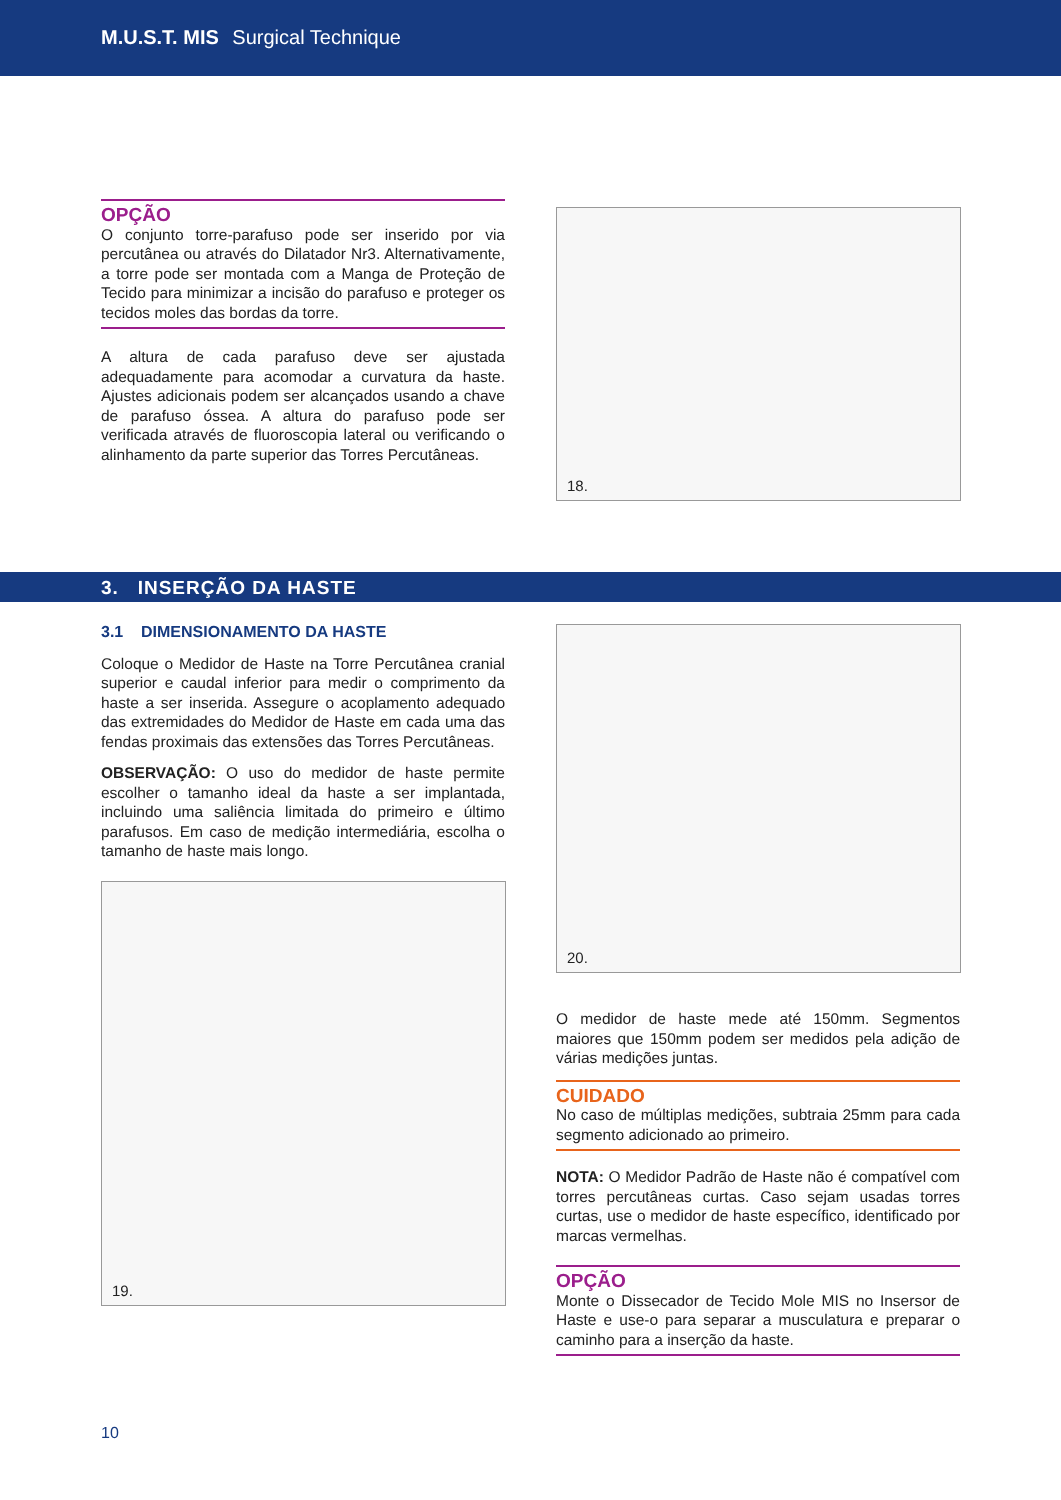M.U.S.T. MIS Surgical Technique
OPÇÃO
O conjunto torre-parafuso pode ser inserido por via percutânea ou através do Dilatador Nr3. Alternativamente, a torre pode ser montada com a Manga de Proteção de Tecido para minimizar a incisão do parafuso e proteger os tecidos moles das bordas da torre.
A altura de cada parafuso deve ser ajustada adequadamente para acomodar a curvatura da haste. Ajustes adicionais podem ser alcançados usando a chave de parafuso óssea. A altura do parafuso pode ser verificada através de fluoroscopia lateral ou verificando o alinhamento da parte superior das Torres Percutâneas.
18.
3. INSERÇÃO DA HASTE
3.1 DIMENSIONAMENTO DA HASTE
Coloque o Medidor de Haste na Torre Percutânea cranial superior e caudal inferior para medir o comprimento da haste a ser inserida. Assegure o acoplamento adequado das extremidades do Medidor de Haste em cada uma das fendas proximais das extensões das Torres Percutâneas.
OBSERVAÇÃO: O uso do medidor de haste permite escolher o tamanho ideal da haste a ser implantada, incluindo uma saliência limitada do primeiro e último parafusos. Em caso de medição intermediária, escolha o tamanho de haste mais longo.
19.
20.
O medidor de haste mede até 150mm. Segmentos maiores que 150mm podem ser medidos pela adição de várias medições juntas.
CUIDADO
No caso de múltiplas medições, subtraia 25mm para cada segmento adicionado ao primeiro.
NOTA: O Medidor Padrão de Haste não é compatível com torres percutâneas curtas. Caso sejam usadas torres curtas, use o medidor de haste específico, identificado por marcas vermelhas.
OPÇÃO
Monte o Dissecador de Tecido Mole MIS no Insersor de Haste e use-o para separar a musculatura e preparar o caminho para a inserção da haste.
10